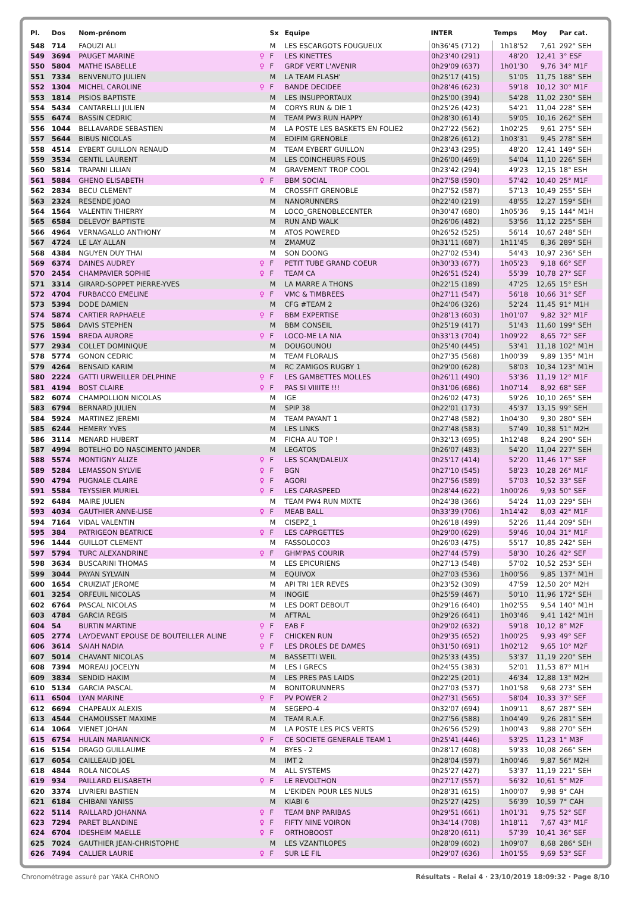| Pl. | Dos | Nom-prénom | | Sx | Equipe | INTER | Temps | Moy | Par cat. |
| --- | --- | --- | --- | --- | --- | --- | --- | --- | --- |
| 548 | 714 | FAOUZI ALI | | M | LES ESCARGOTS FOUGUEUX | 0h36'45 (712) | 1h18'52 | 7,61 | 292° SEH |
| 549 | 3694 | PAUGET MARINE | ♀ | F | LES KINETTES | 0h23'40 (291) | 48'20 | 12,41 | 3° ESF |
| 550 | 5804 | MATHE ISABELLE | ♀ | F | GRDF VERT L'AVENIR | 0h29'09 (637) | 1h01'30 | 9,76 | 34° M1F |
| 551 | 7334 | BENVENUTO JULIEN | | M | LA TEAM FLASH' | 0h25'17 (415) | 51'05 | 11,75 | 188° SEH |
| 552 | 1304 | MICHEL CAROLINE | ♀ | F | BANDE DECIDEE | 0h28'46 (623) | 59'18 | 10,12 | 30° M1F |
| 553 | 1814 | PISIOS BAPTISTE | | M | LES INSUPPORTAUX | 0h25'00 (394) | 54'28 | 11,02 | 230° SEH |
| 554 | 5434 | CANTARELLI JULIEN | | M | CORYS RUN & DIE 1 | 0h25'26 (423) | 54'21 | 11,04 | 228° SEH |
| 555 | 6474 | BASSIN CEDRIC | | M | TEAM PW3 RUN HAPPY | 0h28'30 (614) | 59'05 | 10,16 | 262° SEH |
| 556 | 1044 | BELLAVARDE SEBASTIEN | | M | LA POSTE LES BASKETS EN FOLIE2 | 0h27'22 (562) | 1h02'25 | 9,61 | 275° SEH |
| 557 | 5644 | BIBUS NICOLAS | | M | EDIFIM GRENOBLE | 0h28'26 (612) | 1h03'31 | 9,45 | 278° SEH |
| 558 | 4514 | EYBERT GUILLON RENAUD | | M | TEAM EYBERT GUILLON | 0h23'43 (295) | 48'20 | 12,41 | 149° SEH |
| 559 | 3534 | GENTIL LAURENT | | M | LES COINCHEURS FOUS | 0h26'00 (469) | 54'04 | 11,10 | 226° SEH |
| 560 | 5814 | TRAPANI LILIAN | | M | GRAVEMENT TROP COOL | 0h23'42 (294) | 49'23 | 12,15 | 18° ESH |
| 561 | 5884 | GHENO ELISABETH | ♀ | F | BBM SOCIAL | 0h27'58 (590) | 57'42 | 10,40 | 25° M1F |
| 562 | 2834 | BECU CLEMENT | | M | CROSSFIT GRENOBLE | 0h27'52 (587) | 57'13 | 10,49 | 255° SEH |
| 563 | 2324 | RESENDE JOAO | | M | NANORUNNERS | 0h22'40 (219) | 48'55 | 12,27 | 159° SEH |
| 564 | 1564 | VALENTIN THIERRY | | M | LOCO_GRENOBLECENTER | 0h30'47 (680) | 1h05'36 | 9,15 | 144° M1H |
| 565 | 6584 | DELEVOY BAPTISTE | | M | RUN AND WALK | 0h26'06 (482) | 53'56 | 11,12 | 225° SEH |
| 566 | 4964 | VERNAGALLO ANTHONY | | M | ATOS POWERED | 0h26'52 (525) | 56'14 | 10,67 | 248° SEH |
| 567 | 4724 | LE LAY ALLAN | | M | ZMAMUZ | 0h31'11 (687) | 1h11'45 | 8,36 | 289° SEH |
| 568 | 4384 | NGUYEN DUY THAI | | M | SON DOONG | 0h27'02 (534) | 54'43 | 10,97 | 236° SEH |
| 569 | 6374 | DAINES AUDREY | ♀ | F | PETIT TUBE GRAND COEUR | 0h30'33 (677) | 1h05'23 | 9,18 | 66° SEF |
| 570 | 2454 | CHAMPAVIER SOPHIE | ♀ | F | TEAM CA | 0h26'51 (524) | 55'39 | 10,78 | 27° SEF |
| 571 | 3314 | GIRARD-SOPPET PIERRE-YVES | | M | LA MARRE A THONS | 0h22'15 (189) | 47'25 | 12,65 | 15° ESH |
| 572 | 4704 | FURBACCO EMELINE | ♀ | F | VMC & TIMBREES | 0h27'11 (547) | 56'18 | 10,66 | 31° SEF |
| 573 | 5394 | DODE DAMIEN | | M | CFG #TEAM 2 | 0h24'06 (326) | 52'24 | 11,45 | 91° M1H |
| 574 | 5874 | CARTIER RAPHAELE | ♀ | F | BBM EXPERTISE | 0h28'13 (603) | 1h01'07 | 9,82 | 32° M1F |
| 575 | 5864 | DAVIS STEPHEN | | M | BBM CONSEIL | 0h25'19 (417) | 51'43 | 11,60 | 199° SEH |
| 576 | 1594 | BREDA AURORE | ♀ | F | LOCO-ME LA NIA | 0h33'13 (704) | 1h09'22 | 8,65 | 72° SEF |
| 577 | 2934 | COLLET DOMINIQUE | | M | DOUGOUNOU | 0h25'40 (445) | 53'41 | 11,18 | 102° M1H |
| 578 | 5774 | GONON CEDRIC | | M | TEAM FLORALIS | 0h27'35 (568) | 1h00'39 | 9,89 | 135° M1H |
| 579 | 4264 | BENSAID KARIM | | M | RC ZAMIGOS RUGBY 1 | 0h29'00 (628) | 58'03 | 10,34 | 123° M1H |
| 580 | 2224 | GATTI URWEILLER DELPHINE | ♀ | F | LES GAMBETTES MOLLES | 0h26'11 (490) | 53'36 | 11,19 | 12° M1F |
| 581 | 4194 | BOST CLAIRE | ♀ | F | PAS SI VIIIITE !!! | 0h31'06 (686) | 1h07'14 | 8,92 | 68° SEF |
| 582 | 6074 | CHAMPOLLION NICOLAS | | M | IGE | 0h26'02 (473) | 59'26 | 10,10 | 265° SEH |
| 583 | 6794 | BERNARD JULIEN | | M | SPIP 38 | 0h22'01 (173) | 45'37 | 13,15 | 99° SEH |
| 584 | 5924 | MARTINEZ JEREMI | | M | TEAM PAYANT 1 | 0h27'48 (582) | 1h04'30 | 9,30 | 280° SEH |
| 585 | 6244 | HEMERY YVES | | M | LES LINKS | 0h27'48 (583) | 57'49 | 10,38 | 51° M2H |
| 586 | 3114 | MENARD HUBERT | | M | FICHA AU TOP ! | 0h32'13 (695) | 1h12'48 | 8,24 | 290° SEH |
| 587 | 4994 | BOTELHO DO NASCIMENTO JANDER | | M | LEGATOS | 0h26'07 (483) | 54'20 | 11,04 | 227° SEH |
| 588 | 5574 | MONTIGNY ALIZE | ♀ | F | LES SCAN/DALEUX | 0h25'17 (414) | 52'20 | 11,46 | 17° SEF |
| 589 | 5284 | LEMASSON SYLVIE | ♀ | F | BGN | 0h27'10 (545) | 58'23 | 10,28 | 26° M1F |
| 590 | 4794 | PUGNALE CLAIRE | ♀ | F | AGORI | 0h27'56 (589) | 57'03 | 10,52 | 33° SEF |
| 591 | 5584 | TEYSSIER MURIEL | ♀ | F | LES CARASPEED | 0h28'44 (622) | 1h00'26 | 9,93 | 50° SEF |
| 592 | 6484 | MAIRE JULIEN | | M | TEAM PW4 RUN MIXTE | 0h24'38 (366) | 54'24 | 11,03 | 229° SEH |
| 593 | 4034 | GAUTHIER ANNE-LISE | ♀ | F | MEAB BALL | 0h33'39 (706) | 1h14'42 | 8,03 | 42° M1F |
| 594 | 7164 | VIDAL VALENTIN | | M | CISEPZ_1 | 0h26'18 (499) | 52'26 | 11,44 | 209° SEH |
| 595 | 384 | PATRIGEON BEATRICE | ♀ | F | LES CAPRGETTES | 0h29'00 (629) | 59'46 | 10,04 | 31° M1F |
| 596 | 1444 | GUILLOT CLEMENT | | M | FASSOLOCO3 | 0h26'03 (475) | 55'17 | 10,85 | 242° SEH |
| 597 | 5794 | TURC ALEXANDRINE | ♀ | F | GHM'PAS COURIR | 0h27'44 (579) | 58'30 | 10,26 | 42° SEF |
| 598 | 3634 | BUSCARINI THOMAS | | M | LES EPICURIENS | 0h27'13 (548) | 57'02 | 10,52 | 253° SEH |
| 599 | 3044 | PAYAN SYLVAIN | | M | EQUIVOX | 0h27'03 (536) | 1h00'56 | 9,85 | 137° M1H |
| 600 | 1654 | CRUIZIAT JEROME | | M | API TRI 1ER REVES | 0h23'52 (309) | 47'59 | 12,50 | 20° M2H |
| 601 | 3254 | ORFEUIL NICOLAS | | M | INOGIE | 0h25'59 (467) | 50'10 | 11,96 | 172° SEH |
| 602 | 6764 | PASCAL NICOLAS | | M | LES DORT DEBOUT | 0h29'16 (640) | 1h02'55 | 9,54 | 140° M1H |
| 603 | 4784 | GARCIA REGIS | | M | AFTRAL | 0h29'26 (641) | 1h03'46 | 9,41 | 142° M1H |
| 604 | 54 | BURTIN MARTINE | ♀ | F | EAB F | 0h29'02 (632) | 59'18 | 10,12 | 8° M2F |
| 605 | 2774 | LAYDEVANT EPOUSE DE BOUTEILLER ALINE | ♀ | F | CHICKEN RUN | 0h29'35 (652) | 1h00'25 | 9,93 | 49° SEF |
| 606 | 3614 | SAIAH NADIA | ♀ | F | LES DROLES DE DAMES | 0h31'50 (691) | 1h02'12 | 9,65 | 10° M2F |
| 607 | 5014 | CHAVANT NICOLAS | | M | BASSETTI WEIL | 0h25'33 (435) | 53'37 | 11,19 | 220° SEH |
| 608 | 7394 | MOREAU JOCELYN | | M | LES I GRECS | 0h24'55 (383) | 52'01 | 11,53 | 87° M1H |
| 609 | 3834 | SENDID HAKIM | | M | LES PRES PAS LAIDS | 0h22'25 (201) | 46'34 | 12,88 | 13° M2H |
| 610 | 5134 | GARCIA PASCAL | | M | BONITORUNNERS | 0h27'03 (537) | 1h01'58 | 9,68 | 273° SEH |
| 611 | 6504 | LYAN MARINE | ♀ | F | PV POWER 2 | 0h27'31 (565) | 58'04 | 10,33 | 37° SEF |
| 612 | 6694 | CHAPEAUX ALEXIS | | M | SEGEPO-4 | 0h32'07 (694) | 1h09'11 | 8,67 | 287° SEH |
| 613 | 4544 | CHAMOUSSET MAXIME | | M | TEAM R.A.F. | 0h27'56 (588) | 1h04'49 | 9,26 | 281° SEH |
| 614 | 1064 | VIENET JOHAN | | M | LA POSTE LES PICS VERTS | 0h26'56 (529) | 1h00'43 | 9,88 | 270° SEH |
| 615 | 6754 | HULAIN MARIANNICK | ♀ | F | CE SOCIETE GENERALE TEAM 1 | 0h25'41 (446) | 53'25 | 11,23 | 1° M3F |
| 616 | 5154 | DRAGO GUILLAUME | | M | BYES - 2 | 0h28'17 (608) | 59'33 | 10,08 | 266° SEH |
| 617 | 6054 | CAILLEAUD JOEL | | M | IMT 2 | 0h28'04 (597) | 1h00'46 | 9,87 | 56° M2H |
| 618 | 4844 | ROLA NICOLAS | | M | ALL SYSTEMS | 0h25'27 (427) | 53'37 | 11,19 | 221° SEH |
| 619 | 934 | PAILLARD ELISABETH | ♀ | F | LE REVOLTHON | 0h27'17 (557) | 56'32 | 10,61 | 5° M2F |
| 620 | 3374 | LIVRIERI BASTIEN | | M | L'EKIDEN POUR LES NULS | 0h28'31 (615) | 1h00'07 | 9,98 | 9° CAH |
| 621 | 6184 | CHIBANI YANISS | | M | KIABI 6 | 0h25'27 (425) | 56'39 | 10,59 | 7° CAH |
| 622 | 5114 | RAILLARD JOHANNA | ♀ | F | TEAM BNP PARIBAS | 0h29'51 (661) | 1h01'31 | 9,75 | 52° SEF |
| 623 | 7294 | PARET BLANDINE | ♀ | F | FIFTY NINE VOIRON | 0h34'14 (708) | 1h18'11 | 7,67 | 43° M1F |
| 624 | 6704 | IDESHEIM MAELLE | ♀ | F | ORTHOBOOST | 0h28'20 (611) | 57'39 | 10,41 | 36° SEF |
| 625 | 7024 | GAUTHIER JEAN-CHRISTOPHE | | M | LES VZANTILOPES | 0h28'09 (602) | 1h09'07 | 8,68 | 286° SEH |
| 626 | 7494 | CALLIER LAURIE | ♀ | F | SUR LE FIL | 0h29'07 (636) | 1h01'55 | 9,69 | 53° SEF |
Chronométrage assuré par YAKA CHRONO Résultats - Relai 4 · 23/10/2019 18:09:32 · Page 8/10